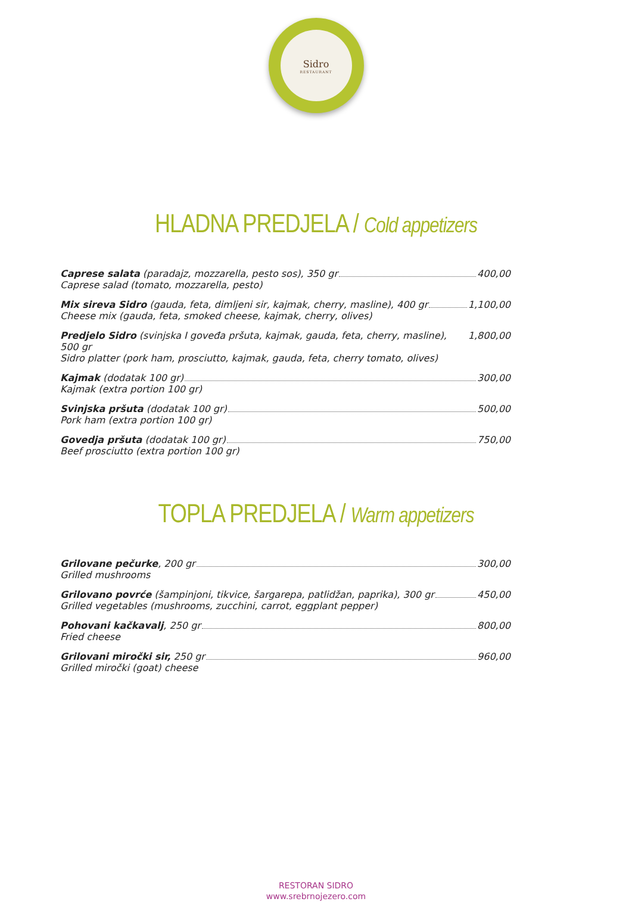Sidro
RESTAURANT
HLADNA PREDJELA / Cold appetizers
Caprese salata (paradajz, mozzarella, pesto sos), 350 gr 400,00
Caprese salad (tomato, mozzarella, pesto)
Mix sireva Sidro (gauda, feta, dimljeni sir, kajmak, cherry, masline), 400 gr 1,100,00
Cheese mix (gauda, feta, smoked cheese, kajmak, cherry, olives)
Predjelo Sidro (svinjska I goveđa pršuta, kajmak, gauda, feta, cherry, masline), 500 gr 1,800,00
Sidro platter (pork ham, prosciutto, kajmak, gauda, feta, cherry tomato, olives)
Kajmak (dodatak 100 gr) 300,00
Kajmak (extra portion 100 gr)
Svinjska pršuta (dodatak 100 gr) 500,00
Pork ham (extra portion 100 gr)
Govedja pršuta (dodatak 100 gr) 750,00
Beef prosciutto (extra portion 100 gr)
TOPLA PREDJELA / Warm appetizers
Grilovane pečurke, 200 gr 300,00
Grilled mushrooms
Grilovano povrće (šampinjoni, tikvice, šargarepa, patlidžan, paprika), 300 gr 450,00
Grilled vegetables (mushrooms, zucchini, carrot, eggplant pepper)
Pohovani kačkavalj, 250 gr 800,00
Fried cheese
Grilovani miročki sir, 250 gr 960,00
Grilled miročki (goat) cheese
RESTORAN SIDRO
www.srebrnojezero.com